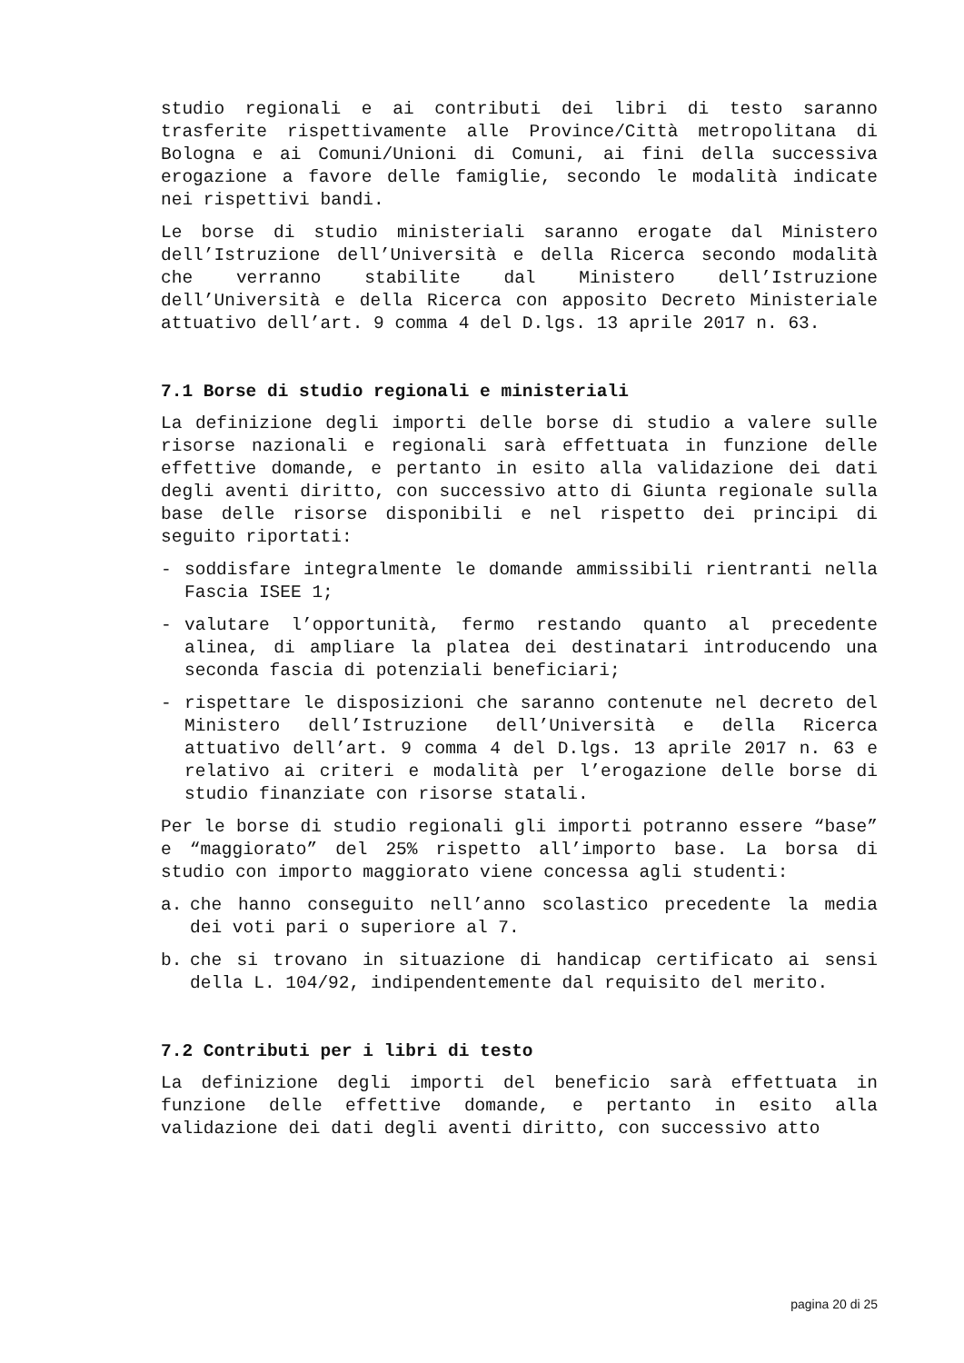studio regionali e ai contributi dei libri di testo saranno trasferite rispettivamente alle Province/Città metropolitana di Bologna e ai Comuni/Unioni di Comuni, ai fini della successiva erogazione a favore delle famiglie, secondo le modalità indicate nei rispettivi bandi.
Le borse di studio ministeriali saranno erogate dal Ministero dell’Istruzione dell’Università e della Ricerca secondo modalità che verranno stabilite dal Ministero dell’Istruzione dell’Università e della Ricerca con apposito Decreto Ministeriale attuativo dell’art. 9 comma 4 del D.lgs. 13 aprile 2017 n. 63.
7.1 Borse di studio regionali e ministeriali
La definizione degli importi delle borse di studio a valere sulle risorse nazionali e regionali sarà effettuata in funzione delle effettive domande, e pertanto in esito alla validazione dei dati degli aventi diritto, con successivo atto di Giunta regionale sulla base delle risorse disponibili e nel rispetto dei principi di seguito riportati:
- soddisfare integralmente le domande ammissibili rientranti nella Fascia ISEE 1;
- valutare l’opportunità, fermo restando quanto al precedente alinea, di ampliare la platea dei destinatari introducendo una seconda fascia di potenziali beneficiari;
- rispettare le disposizioni che saranno contenute nel decreto del Ministero dell’Istruzione dell’Università e della Ricerca attuativo dell’art. 9 comma 4 del D.lgs. 13 aprile 2017 n. 63 e relativo ai criteri e modalità per l’erogazione delle borse di studio finanziate con risorse statali.
Per le borse di studio regionali gli importi potranno essere “base” e “maggiorato” del 25% rispetto all’importo base. La borsa di studio con importo maggiorato viene concessa agli studenti:
a. che hanno conseguito nell’anno scolastico precedente la media dei voti pari o superiore al 7.
b. che si trovano in situazione di handicap certificato ai sensi della L. 104/92, indipendentemente dal requisito del merito.
7.2 Contributi per i libri di testo
La definizione degli importi del beneficio sarà effettuata in funzione delle effettive domande, e pertanto in esito alla validazione dei dati degli aventi diritto, con successivo atto
pagina 20 di 25